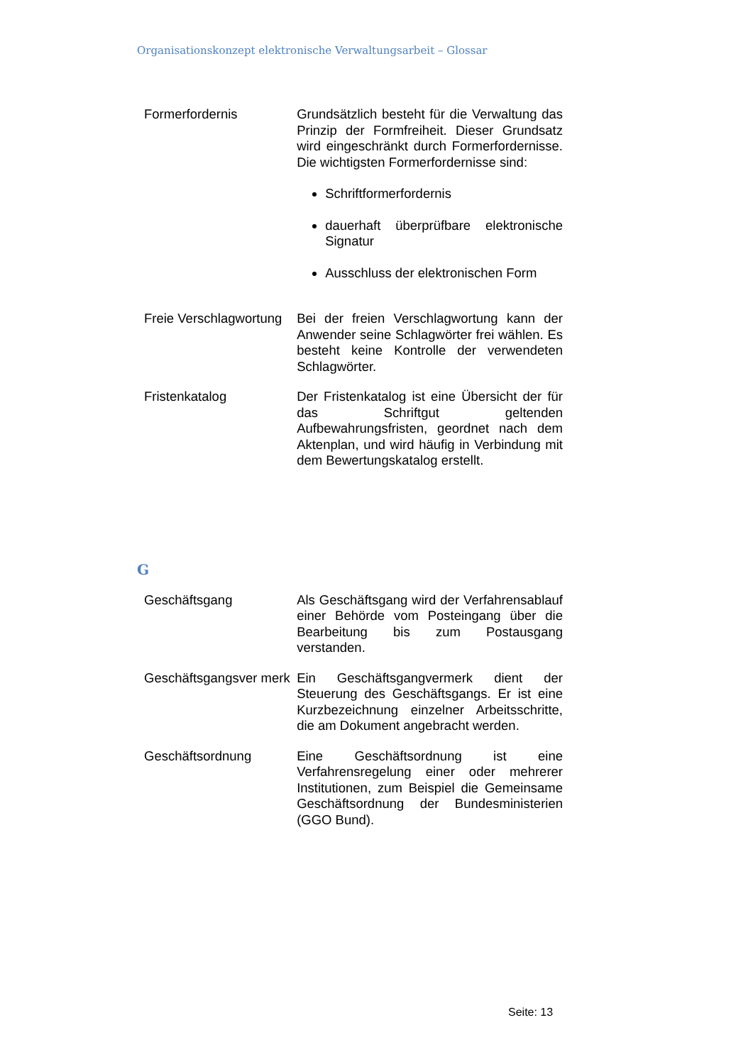Organisationskonzept elektronische Verwaltungsarbeit – Glossar
| Formerfordernis | Grundsätzlich besteht für die Verwaltung das Prinzip der Formfreiheit. Dieser Grundsatz wird eingeschränkt durch Formerfordernisse. Die wichtigsten Formerfordernisse sind: Schriftformerfordernis dauerhaft überprüfbare elektronische Signatur Ausschluss der elektronischen Form |
| Freie Verschlagwortung | Bei der freien Verschlagwortung kann der Anwender seine Schlagwörter frei wählen. Es besteht keine Kontrolle der verwendeten Schlagwörter. |
| Fristenkatalog | Der Fristenkatalog ist eine Übersicht der für das Schriftgut geltenden Aufbewahrungsfristen, geordnet nach dem Aktenplan, und wird häufig in Verbindung mit dem Bewertungskatalog erstellt. |
G
| Geschäftsgang | Als Geschäftsgang wird der Verfahrensablauf einer Behörde vom Posteingang über die Bearbeitung bis zum Postausgang verstanden. |
| Geschäftsgangsver merk | Ein Geschäftsgangvermerk dient der Steuerung des Geschäftsgangs. Er ist eine Kurzbezeichnung einzelner Arbeitsschritte, die am Dokument angebracht werden. |
| Geschäftsordnung | Eine Geschäftsordnung ist eine Verfahrensregelung einer oder mehrerer Institutionen, zum Beispiel die Gemeinsame Geschäftsordnung der Bundesministerien (GGO Bund). |
Seite: 13